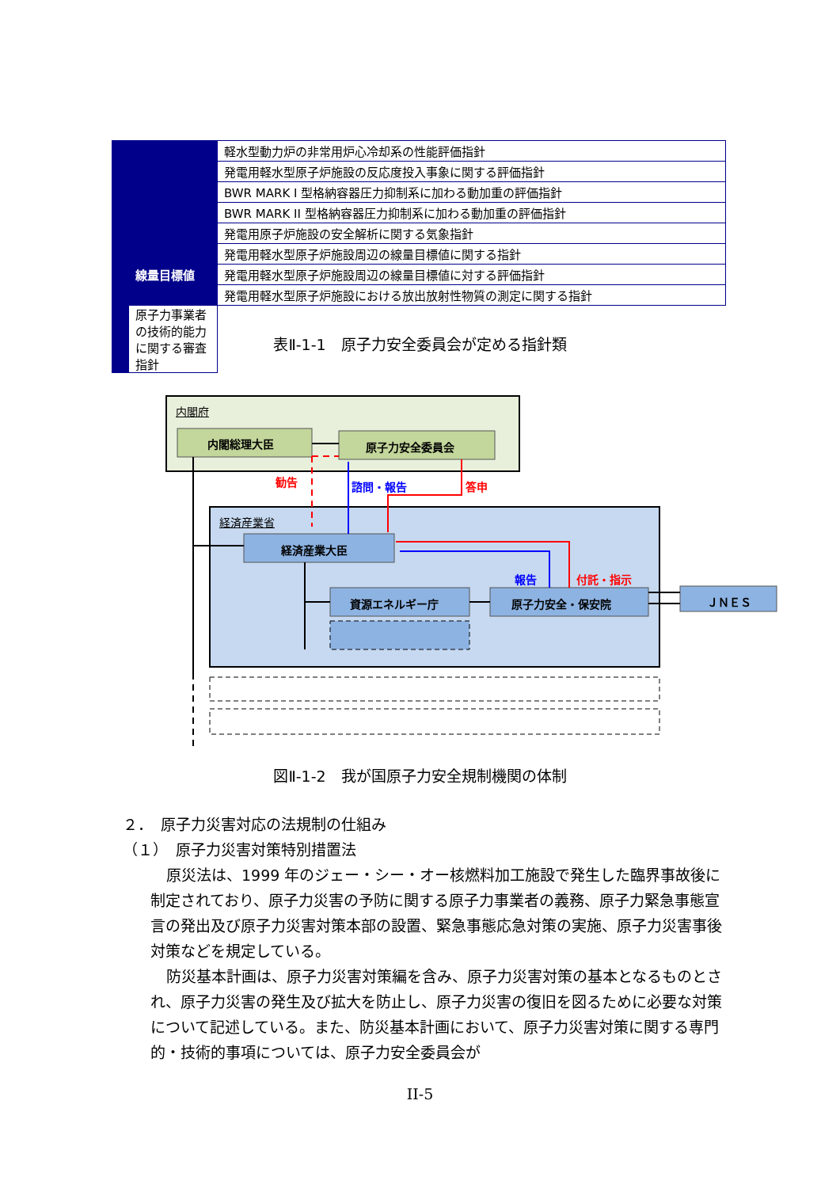| | | 軽水型動力炉の非常用炉心冷却系の性能評価指針 |
| | | 発電用軽水型原子炉施設の反応度投入事象に関する評価指針 |
| | | BWR MARK I 型格納容器圧力抑制系に加わる動加重の評価指針 |
| | | BWR MARK II 型格納容器圧力抑制系に加わる動加重の評価指針 |
| | | 発電用原子炉施設の安全解析に関する気象指針 |
| | 線量目標値 | 発電用軽水型原子炉施設周辺の線量目標値に関する指針 |
| | | 発電用軽水型原子炉施設周辺の線量目標値に対する評価指針 |
| | | 発電用軽水型原子炉施設における放出放射性物質の測定に関する指針 |
| | 原子力事業者の技術的能力に関する審査指針 | |
表Ⅱ-1-1　原子力安全委員会が定める指針類
内閣府
内閣総理大臣 原子力安全委員会
勧告 諮問・報告 答申
経済産業省
経済産業大臣
報告 付託・指示
資源エネルギー庁 原子力安全・保安院 ＪＮＥＳ
図Ⅱ-1-2　我が国原子力安全規制機関の体制
２．　原子力災害対応の法規制の仕組み
（１）　原子力災害対策特別措置法
原災法は、1999 年のジェー・シー・オー核燃料加工施設で発生した臨界事故後に制定されており、原子力災害の予防に関する原子力事業者の義務、原子力緊急事態宣言の発出及び原子力災害対策本部の設置、緊急事態応急対策の実施、原子力災害事後対策などを規定している。
防災基本計画は、原子力災害対策編を含み、原子力災害対策の基本となるものとされ、原子力災害の発生及び拡大を防止し、原子力災害の復旧を図るために必要な対策について記述している。また、防災基本計画において、原子力災害対策に関する専門的・技術的事項については、原子力安全委員会が
II-5